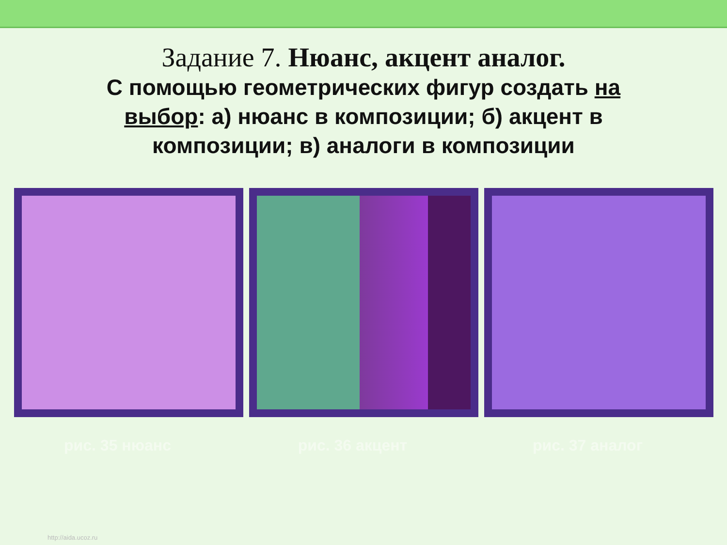Задание 7. Нюанс, акцент аналог.
С помощью геометрических фигур создать на выбор: а) нюанс в композиции; б) акцент в композиции; в) аналоги в композиции
рис. 35 нюанс рис. 36 акцент рис. 37 аналог
http://aida.ucoz.ru